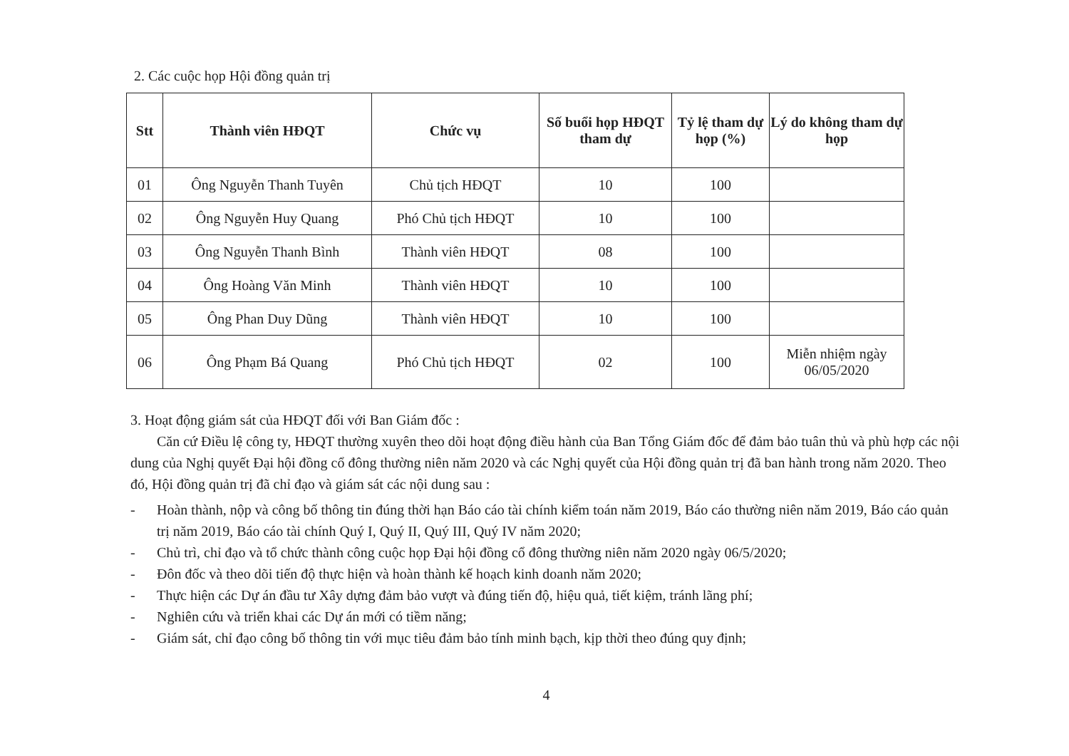2. Các cuộc họp Hội đồng quản trị
| Stt | Thành viên HĐQT | Chức vụ | Số buổi họp HĐQT tham dự | Tỷ lệ tham dự họp (%) | Lý do không tham dự họp |
| --- | --- | --- | --- | --- | --- |
| 01 | Ông Nguyễn Thanh Tuyên | Chủ tịch HĐQT | 10 | 100 | |
| 02 | Ông Nguyễn Huy Quang | Phó Chủ tịch HĐQT | 10 | 100 | |
| 03 | Ông Nguyễn Thanh Bình | Thành viên HĐQT | 08 | 100 | |
| 04 | Ông Hoàng Văn Minh | Thành viên HĐQT | 10 | 100 | |
| 05 | Ông Phan Duy Dũng | Thành viên HĐQT | 10 | 100 | |
| 06 | Ông Phạm Bá Quang | Phó Chủ tịch HĐQT | 02 | 100 | Miễn nhiệm ngày 06/05/2020 |
3. Hoạt động giám sát của HĐQT đối với Ban Giám đốc :
Căn cứ Điều lệ công ty, HĐQT thường xuyên theo dõi hoạt động điều hành của Ban Tổng Giám đốc để đảm bảo tuân thủ và phù hợp các nội dung của Nghị quyết Đại hội đồng cổ đông thường niên năm 2020 và các Nghị quyết của Hội đồng quản trị đã ban hành trong năm 2020. Theo đó, Hội đồng quản trị đã chỉ đạo và giám sát các nội dung sau :
- Hoàn thành, nộp và công bố thông tin đúng thời hạn Báo cáo tài chính kiểm toán năm 2019, Báo cáo thường niên năm 2019, Báo cáo quản trị năm 2019, Báo cáo tài chính Quý I, Quý II, Quý III, Quý IV năm 2020;
- Chủ trì, chỉ đạo và tổ chức thành công cuộc họp Đại hội đồng cổ đông thường niên năm 2020 ngày 06/5/2020;
- Đôn đốc và theo dõi tiến độ thực hiện và hoàn thành kế hoạch kinh doanh năm 2020;
- Thực hiện các Dự án đầu tư Xây dựng đảm bảo vượt và đúng tiến độ, hiệu quả, tiết kiệm, tránh lãng phí;
- Nghiên cứu và triển khai các Dự án mới có tiềm năng;
- Giám sát, chỉ đạo công bố thông tin với mục tiêu đảm bảo tính minh bạch, kịp thời theo đúng quy định;
4